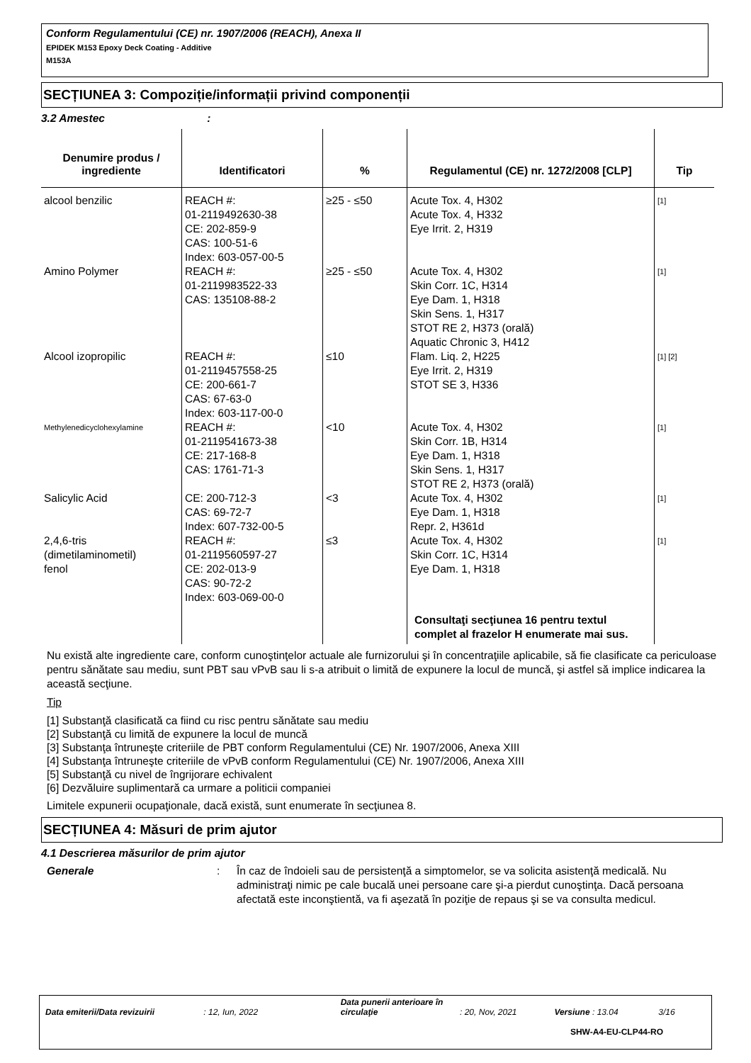Conform Regulamentului (CE) nr. 1907/2006 (REACH), Anexa II
EPIDEK M153 Epoxy Deck Coating - Additive
M153A
SECȚIUNEA 3: Compoziție/informații privind componenții
3.2 Amestec :
| Denumire produs / ingrediente | Identificatori | % | Regulamentul (CE) nr. 1272/2008 [CLP] | Tip |
| --- | --- | --- | --- | --- |
| alcool benzilic | REACH #: 01-2119492630-38 CE: 202-859-9 CAS: 100-51-6 Index: 603-057-00-5 | ≥25 - ≤50 | Acute Tox. 4, H302 Acute Tox. 4, H332 Eye Irrit. 2, H319 | [1] |
| Amino Polymer | REACH #: 01-2119983522-33 CAS: 135108-88-2 | ≥25 - ≤50 | Acute Tox. 4, H302 Skin Corr. 1C, H314 Eye Dam. 1, H318 Skin Sens. 1, H317 STOT RE 2, H373 (orală) Aquatic Chronic 3, H412 | [1] |
| Alcool izopropilic | REACH #: 01-2119457558-25 CE: 200-661-7 CAS: 67-63-0 Index: 603-117-00-0 | ≤10 | Flam. Liq. 2, H225 Eye Irrit. 2, H319 STOT SE 3, H336 | [1] [2] |
| Methylenedicyclohexylamine | REACH #: 01-2119541673-38 CE: 217-168-8 CAS: 1761-71-3 | <10 | Acute Tox. 4, H302 Skin Corr. 1B, H314 Eye Dam. 1, H318 Skin Sens. 1, H317 STOT RE 2, H373 (orală) | [1] |
| Salicylic Acid | CE: 200-712-3 CAS: 69-72-7 Index: 607-732-00-5 | <3 | Acute Tox. 4, H302 Eye Dam. 1, H318 Repr. 2, H361d | [1] |
| 2,4,6-tris (dimetilaminometil) fenol | REACH #: 01-2119560597-27 CE: 202-013-9 CAS: 90-72-2 Index: 603-069-00-0 | ≤3 | Acute Tox. 4, H302 Skin Corr. 1C, H314 Eye Dam. 1, H318 | [1] |
| | | | Consultaţi secţiunea 16 pentru textul complet al frazelor H enumerate mai sus. | |
Nu există alte ingrediente care, conform cunoştinţelor actuale ale furnizorului şi în concentraţiile aplicabile, să fie clasificate ca periculoase pentru sănătate sau mediu, sunt PBT sau vPvB sau li s-a atribuit o limită de expunere la locul de muncă, şi astfel să implice indicarea la această secţiune.
Tip
[1] Substanţă clasificată ca fiind cu risc pentru sănătate sau mediu
[2] Substanţă cu limită de expunere la locul de muncă
[3] Substanţa întruneşte criteriile de PBT conform Regulamentului (CE) Nr. 1907/2006, Anexa XIII
[4] Substanţa întruneşte criteriile de vPvB conform Regulamentului (CE) Nr. 1907/2006, Anexa XIII
[5] Substanţă cu nivel de îngrijorare echivalent
[6] Dezvăluire suplimentară ca urmare a politicii companiei
Limitele expunerii ocupaţionale, dacă există, sunt enumerate în secţiunea 8.
SECȚIUNEA 4: Măsuri de prim ajutor
4.1 Descrierea măsurilor de prim ajutor
Generale : În caz de îndoieli sau de persistenţă a simptomelor, se va solicita asistenţă medicală. Nu administraţi nimic pe cale bucală unei persoane care şi-a pierdut cunoştinţa. Dacă persoana afectată este inconştientă, va fi aşezată în poziţie de repaus şi se va consulta medicul.
Data emiterii/Data revizuirii : 12, Iun, 2022 Data punerii anterioare în circulaţie : 20, Nov, 2021 Versiune : 13.04 3/16
SHW-A4-EU-CLP44-RO